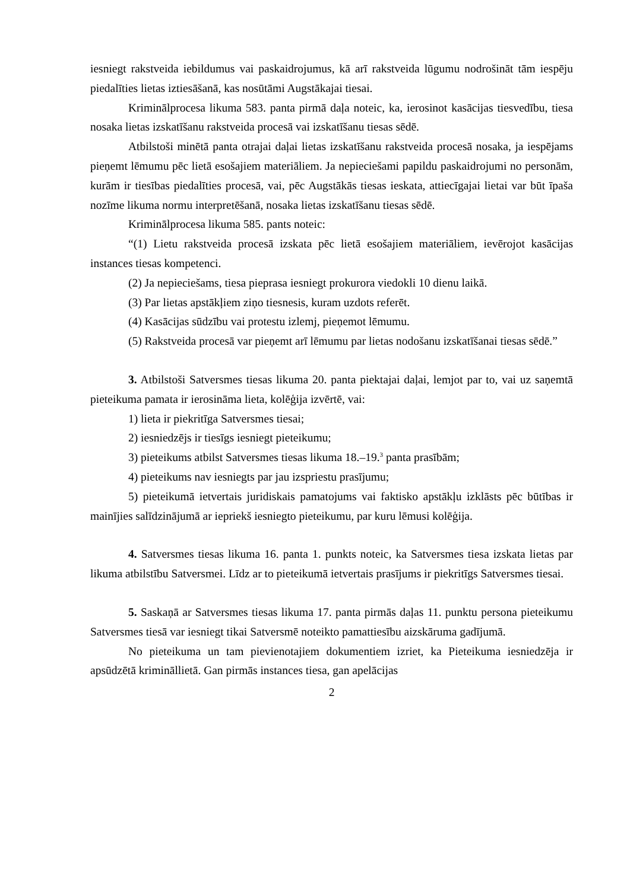iesniegt rakstveida iebildumus vai paskaidrojumus, kā arī rakstveida lūgumu nodrošināt tām iespēju piedalīties lietas iztiesāšanā, kas nosūtāmi Augstākajai tiesai.
Kriminālprocesa likuma 583. panta pirmā daļa noteic, ka, ierosinot kasācijas tiesvedību, tiesa nosaka lietas izskatīšanu rakstveida procesā vai izskatīšanu tiesas sēdē.
Atbilstoši minētā panta otrajai daļai lietas izskatīšanu rakstveida procesā nosaka, ja iespējams pieņemt lēmumu pēc lietā esošajiem materiāliem. Ja nepieciešami papildu paskaidrojumi no personām, kurām ir tiesības piedalīties procesā, vai, pēc Augstākās tiesas ieskata, attiecīgajai lietai var būt īpaša nozīme likuma normu interpretēšanā, nosaka lietas izskatīšanu tiesas sēdē.
Kriminālprocesa likuma 585. pants noteic:
“(1) Lietu rakstveida procesā izskata pēc lietā esošajiem materiāliem, ievērojot kasācijas instances tiesas kompetenci.
(2) Ja nepieciešams, tiesa pieprasa iesniegt prokurora viedokli 10 dienu laikā.
(3) Par lietas apstākļiem ziņo tiesnesis, kuram uzdots referēt.
(4) Kasācijas sūdzību vai protestu izlemj, pieņemot lēmumu.
(5) Rakstveida procesā var pieņemt arī lēmumu par lietas nodošanu izskatīšanai tiesas sēdē.”
3. Atbilstoši Satversmes tiesas likuma 20. panta piektajai daļai, lemjot par to, vai uz saņemtā pieteikuma pamata ir ierosināma lieta, kolēģija izvērtē, vai:
1) lieta ir piekritīga Satversmes tiesai;
2) iesniedzējs ir tiesīgs iesniegt pieteikumu;
3) pieteikums atbilst Satversmes tiesas likuma 18.–19.<sup>3</sup> panta prasībām;
4) pieteikums nav iesniegts par jau izspriestu prasījumu;
5) pieteikumā ietvertais juridiskais pamatojums vai faktisko apstākļu izklāsts pēc būtības ir mainījies salīdzinājumā ar iepriekš iesniegto pieteikumu, par kuru lēmusi kolēģija.
4. Satversmes tiesas likuma 16. panta 1. punkts noteic, ka Satversmes tiesa izskata lietas par likuma atbilstību Satversmei. Līdz ar to pieteikumā ietvertais prasījums ir piekritīgs Satversmes tiesai.
5. Saskaņā ar Satversmes tiesas likuma 17. panta pirmās daļas 11. punktu persona pieteikumu Satversmes tiesā var iesniegt tikai Satversmē noteikto pamattiesību aizskāruma gadījumā.
No pieteikuma un tam pievienotajiem dokumentiem izriet, ka Pieteikuma iesniedzēja ir apsūdzētā krimināllietā. Gan pirmās instances tiesa, gan apelācijas
2